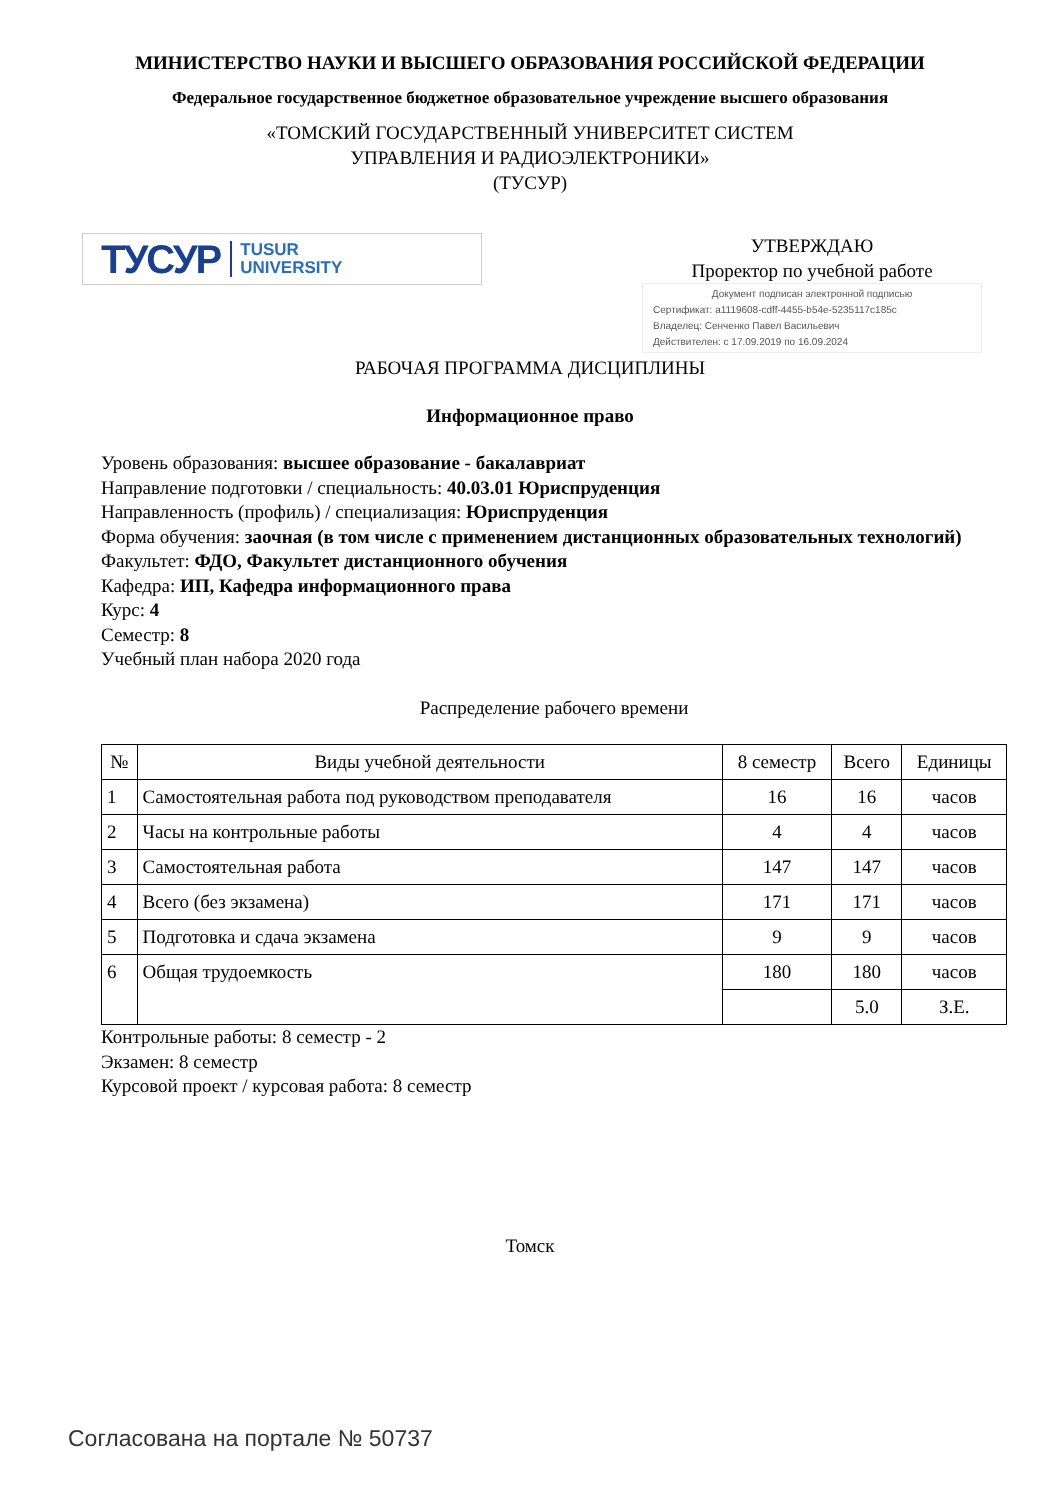МИНИСТЕРСТВО НАУКИ И ВЫСШЕГО ОБРАЗОВАНИЯ РОССИЙСКОЙ ФЕДЕРАЦИИ
Федеральное государственное бюджетное образовательное учреждение высшего образования
«ТОМСКИЙ ГОСУДАРСТВЕННЫЙ УНИВЕРСИТЕТ СИСТЕМ
УПРАВЛЕНИЯ И РАДИОЭЛЕКТРОНИКИ»
(ТУСУР)
ТУСУР TUSUR
UNIVERSITY
УТВЕРЖДАЮ
Проректор по учебной работе
Документ подписан электронной подписью
Сертификат: a1119608-cdff-4455-b54e-5235117c185c
Владелец: Сенченко Павел Васильевич
Действителен: с 17.09.2019 по 16.09.2024
РАБОЧАЯ ПРОГРАММА ДИСЦИПЛИНЫ
Информационное право
Уровень образования: высшее образование - бакалавриат
Направление подготовки / специальность: 40.03.01 Юриспруденция
Направленность (профиль) / специализация: Юриспруденция
Форма обучения: заочная (в том числе с применением дистанционных образовательных технологий)
Факультет: ФДО, Факультет дистанционного обучения
Кафедра: ИП, Кафедра информационного права
Курс: 4
Семестр: 8
Учебный план набора 2020 года
Распределение рабочего времени
| № | Виды учебной деятельности | 8 семестр | Всего | Единицы |
| --- | --- | --- | --- | --- |
| 1 | Самостоятельная работа под руководством преподавателя | 16 | 16 | часов |
| 2 | Часы на контрольные работы | 4 | 4 | часов |
| 3 | Самостоятельная работа | 147 | 147 | часов |
| 4 | Всего (без экзамена) | 171 | 171 | часов |
| 5 | Подготовка и сдача экзамена | 9 | 9 | часов |
| 6 | Общая трудоемкость | 180 | 180 | часов |
| | | | 5.0 | З.Е. |
Контрольные работы: 8 семестр - 2
Экзамен: 8 семестр
Курсовой проект / курсовая работа: 8 семестр
Томск
Согласована на портале № 50737